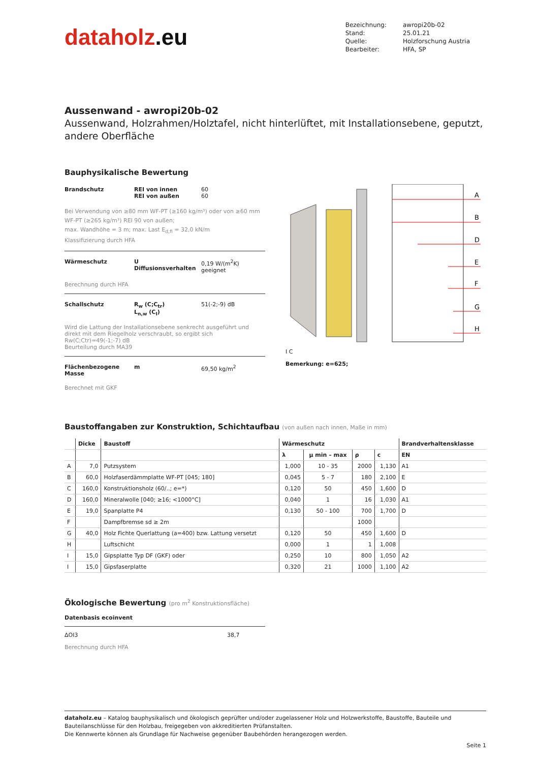dataholz.eu
| Bezeichnung: | awropi20b-02 |
| Stand: | 25.01.21 |
| Quelle: | Holzforschung Austria |
| Bearbeiter: | HFA, SP |
Aussenwand - awropi20b-02
Aussenwand, Holzrahmen/Holztafel, nicht hinterlüftet, mit Installationsebene, geputzt, andere Oberfläche
Bauphysikalische Bewertung
Brandschutz REI von innen
REI von außen
60
60
Bei Verwendung von ≥80 mm WF-PT (≥160 kg/m³) oder von ≥60 mm WF-PT (≥265 kg/m³) REI 90 von außen;
max. Wandhöhe = 3 m; max. Last E<sub>d,fi</sub> = 32,0 kN/m
Klassifizierung durch HFA
Wärmeschutz U
Diffusionsverhalten
0,19 W/(m<sup>2</sup>K)
geeignet
Berechnung durch HFA
Schallschutz R<sub>w</sub> (C;C<sub>tr</sub>)
L<sub>n,w</sub> (C<sub>I</sub>)
51(-2;-9) dB
Wird die Lattung der Installationsebene senkrecht ausgeführt und direkt mit dem Riegelholz verschraubt, so ergibt sich Rw(C;Ctr)=49(-1;-7) dB
Beurteilung durch MA39
Flächenbezogene Masse
m 69,50 kg/m<sup>2</sup>
Berechnet mit GKF
A
B
D
E
F
G
H
I C
Bemerkung: e=625;
Baustoffangaben zur Konstruktion, Schichtaufbau (von außen nach innen, Maße in mm)
| | Dicke | Baustoff | Wärmeschutz | | | | Brandverhaltensklasse |
| --- | --- | --- | --- | --- | --- | --- | --- |
| | | | λ | μ min – max | ρ | c | EN |
| A | 7,0 | Putzsystem | 1,000 | 10 - 35 | 2000 | 1,130 | A1 |
| B | 60,0 | Holzfaserdämmplatte WF-PT [045; 180] | 0,045 | 5 - 7 | 180 | 2,100 | E |
| C | 160,0 | Konstruktionsholz (60/..; e=*) | 0,120 | 50 | 450 | 1,600 | D |
| D | 160,0 | Mineralwolle [040; ≥16; <1000°C] | 0,040 | 1 | 16 | 1,030 | A1 |
| E | 19,0 | Spanplatte P4 | 0,130 | 50 - 100 | 700 | 1,700 | D |
| F | | Dampfbremse sd ≥ 2m | | | 1000 | | |
| G | 40,0 | Holz Fichte Querlattung (a=400) bzw. Lattung versetzt | 0,120 | 50 | 450 | 1,600 | D |
| H | | Luftschicht | 0,000 | 1 | 1 | 1,008 | |
| I | 15,0 | Gipsplatte Typ DF (GKF) oder | 0,250 | 10 | 800 | 1,050 | A2 |
| I | 15,0 | Gipsfaserplatte | 0,320 | 21 | 1000 | 1,100 | A2 |
Ökologische Bewertung (pro m<sup>2</sup> Konstruktionsfläche)
Datenbasis ecoinvent
ΔOI3 38,7
Berechnung durch HFA
dataholz.eu – Katalog bauphysikalisch und ökologisch geprüfter und/oder zugelassener Holz und Holzwerkstoffe, Baustoffe, Bauteile und Bauteilanschlüsse für den Holzbau, freigegeben von akkreditierten Prüfanstalten.
Die Kennwerte können als Grundlage für Nachweise gegenüber Baubehörden herangezogen werden.
Seite 1